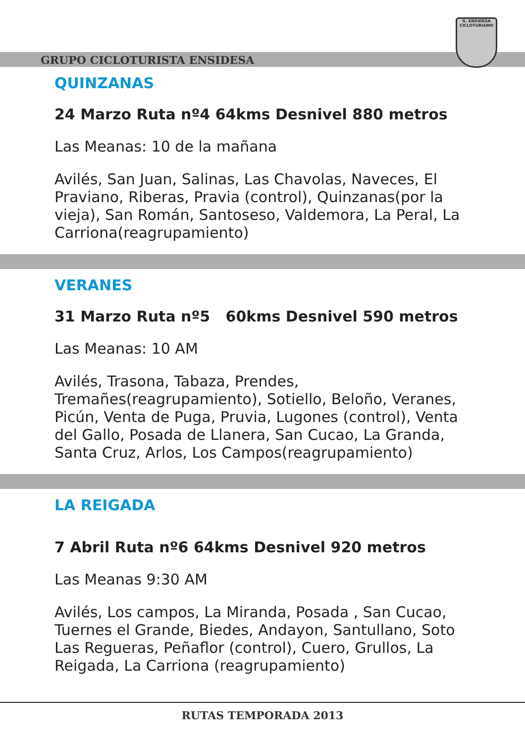GRUPO CICLOTURISTA ENSIDESA
G. ENSIDESA
CICLOTURISMO
QUINZANAS
24 Marzo Ruta nº4 64kms Desnivel 880 metros
Las Meanas: 10 de la mañana
Avilés, San Juan, Salinas, Las Chavolas, Naveces, El Praviano, Riberas, Pravia (control), Quinzanas(por la vieja), San Román, Santoseso, Valdemora, La Peral, La Carriona(reagrupamiento)
VERANES
31 Marzo Ruta nº5 60kms Desnivel 590 metros
Las Meanas: 10 AM
Avilés, Trasona, Tabaza, Prendes, Tremañes(reagrupamiento), Sotiello, Beloño, Veranes, Picún, Venta de Puga, Pruvia, Lugones (control), Venta del Gallo, Posada de Llanera, San Cucao, La Granda, Santa Cruz, Arlos, Los Campos(reagrupamiento)
LA REIGADA
7 Abril Ruta nº6 64kms Desnivel 920 metros
Las Meanas 9:30 AM
Avilés, Los campos, La Miranda, Posada , San Cucao, Tuernes el Grande, Biedes, Andayon, Santullano, Soto Las Regueras, Peñaflor (control), Cuero, Grullos, La Reigada, La Carriona (reagrupamiento)
RUTAS TEMPORADA 2013